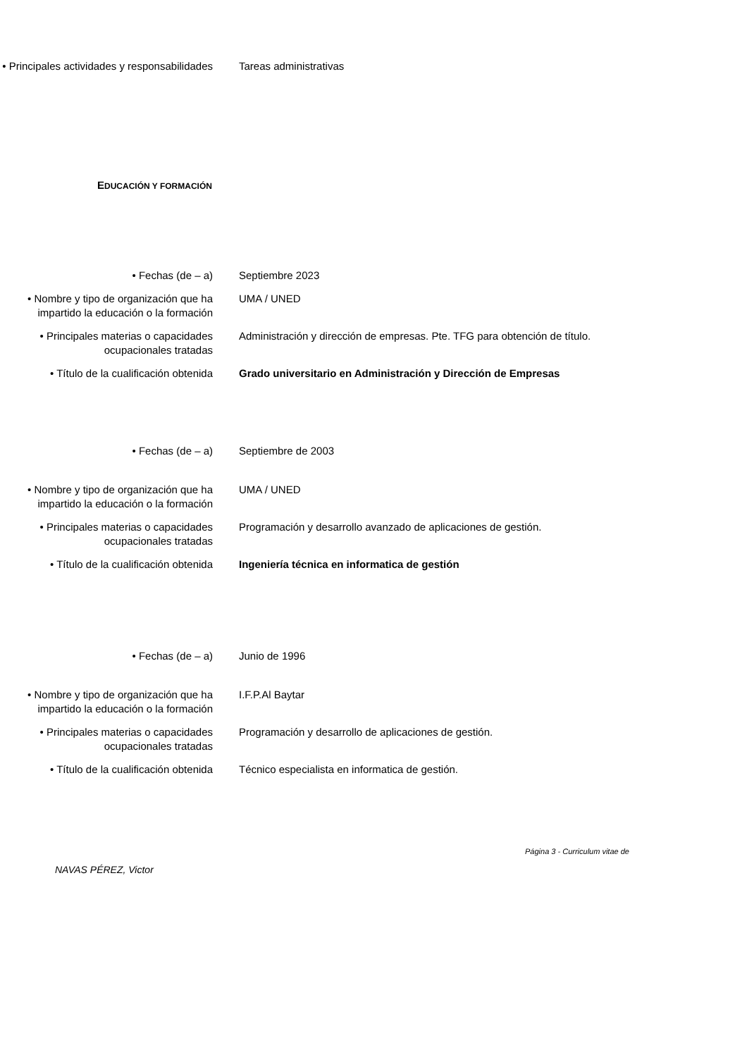• Principales actividades y responsabilidades
Tareas administrativas
EDUCACIÓN Y FORMACIÓN
• Fechas (de – a) Septiembre 2023
• Nombre y tipo de organización que ha impartido la educación o la formación
UMA / UNED
• Principales materias o capacidades ocupacionales tratadas
Administración y dirección de empresas. Pte. TFG para obtención de título.
• Título de la cualificación obtenida
Grado universitario en Administración y Dirección de Empresas
• Fechas (de – a) Septiembre de 2003
• Nombre y tipo de organización que ha impartido la educación o la formación
UMA / UNED
• Principales materias o capacidades ocupacionales tratadas
Programación y desarrollo avanzado de aplicaciones de gestión.
• Título de la cualificación obtenida
Ingeniería técnica en informatica de gestión
• Fechas (de – a) Junio de 1996
• Nombre y tipo de organización que ha impartido la educación o la formación
I.F.P.Al Baytar
• Principales materias o capacidades ocupacionales tratadas
Programación y desarrollo de aplicaciones de gestión.
• Título de la cualificación obtenida
Técnico especialista en informatica de gestión.
Página 3 - Curriculum vitae de
NAVAS PÉREZ, Victor